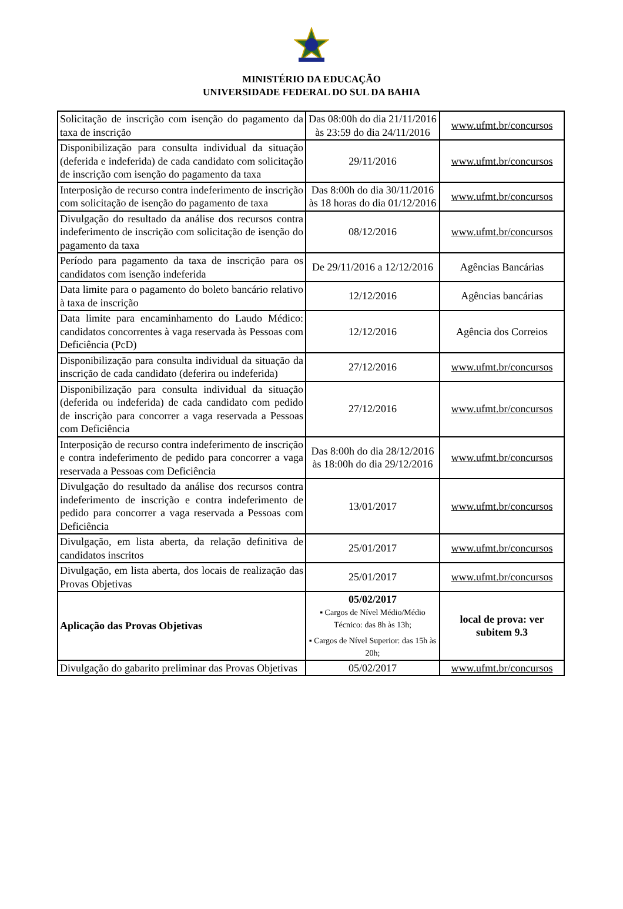MINISTÉRIO DA EDUCAÇÃO
UNIVERSIDADE FEDERAL DO SUL DA BAHIA
| Solicitação de inscrição com isenção do pagamento da taxa de inscrição | Das 08:00h do dia 21/11/2016 às 23:59 do dia 24/11/2016 | www.ufmt.br/concursos |
| Disponibilização para consulta individual da situação (deferida e indeferida) de cada candidato com solicitação de inscrição com isenção do pagamento da taxa | 29/11/2016 | www.ufmt.br/concursos |
| Interposição de recurso contra indeferimento de inscrição com solicitação de isenção do pagamento de taxa | Das 8:00h do dia 30/11/2016 às 18 horas do dia 01/12/2016 | www.ufmt.br/concursos |
| Divulgação do resultado da análise dos recursos contra indeferimento de inscrição com solicitação de isenção do pagamento da taxa | 08/12/2016 | www.ufmt.br/concursos |
| Período para pagamento da taxa de inscrição para os candidatos com isenção indeferida | De 29/11/2016 a 12/12/2016 | Agências Bancárias |
| Data limite para o pagamento do boleto bancário relativo à taxa de inscrição | 12/12/2016 | Agências bancárias |
| Data limite para encaminhamento do Laudo Médico: candidatos concorrentes à vaga reservada às Pessoas com Deficiência (PcD) | 12/12/2016 | Agência dos Correios |
| Disponibilização para consulta individual da situação da inscrição de cada candidato (deferira ou indeferida) | 27/12/2016 | www.ufmt.br/concursos |
| Disponibilização para consulta individual da situação (deferida ou indeferida) de cada candidato com pedido de inscrição para concorrer a vaga reservada a Pessoas com Deficiência | 27/12/2016 | www.ufmt.br/concursos |
| Interposição de recurso contra indeferimento de inscrição e contra indeferimento de pedido para concorrer a vaga reservada a Pessoas com Deficiência | Das 8:00h do dia 28/12/2016 às 18:00h do dia 29/12/2016 | www.ufmt.br/concursos |
| Divulgação do resultado da análise dos recursos contra indeferimento de inscrição e contra indeferimento de pedido para concorrer a vaga reservada a Pessoas com Deficiência | 13/01/2017 | www.ufmt.br/concursos |
| Divulgação, em lista aberta, da relação definitiva de candidatos inscritos | 25/01/2017 | www.ufmt.br/concursos |
| Divulgação, em lista aberta, dos locais de realização das Provas Objetivas | 25/01/2017 | www.ufmt.br/concursos |
| Aplicação das Provas Objetivas | 05/02/2017 ▪ Cargos de Nível Médio/Médio Técnico: das 8h às 13h; ▪ Cargos de Nível Superior: das 15h às 20h; | local de prova: ver subitem 9.3 |
| Divulgação do gabarito preliminar das Provas Objetivas | 05/02/2017 | www.ufmt.br/concursos |